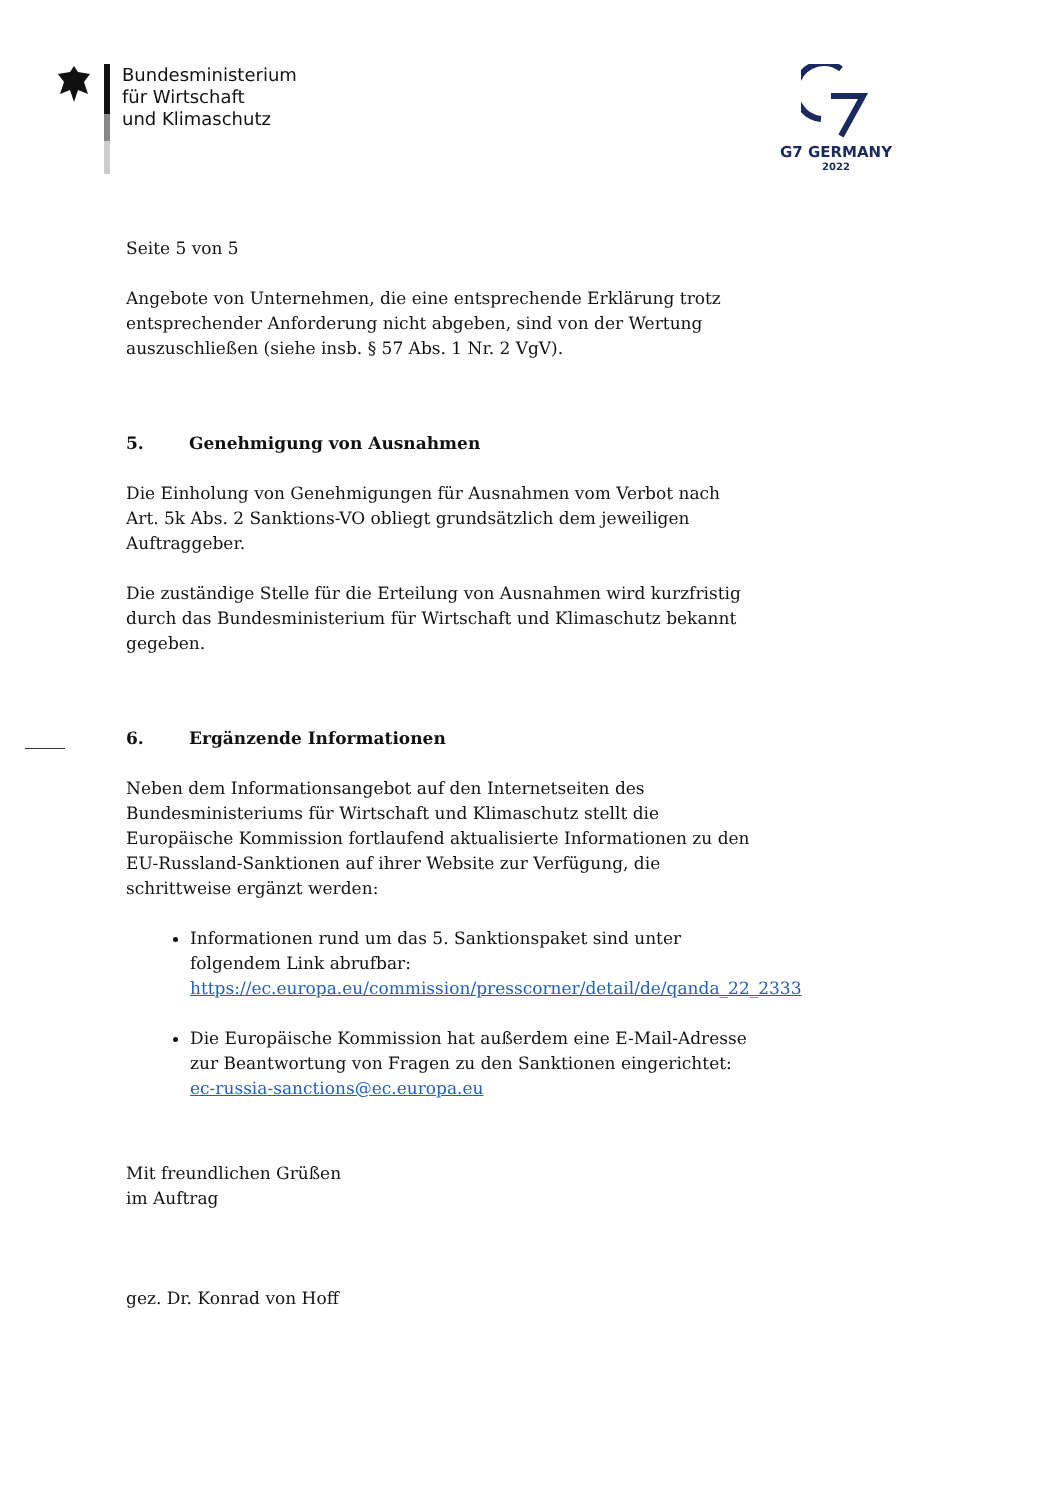Bundesministerium
für Wirtschaft
und Klimaschutz
G7 GERMANY
2022
Seite 5 von 5
Angebote von Unternehmen, die eine entsprechende Erklärung trotz entsprechender Anforderung nicht abgeben, sind von der Wertung auszuschließen (siehe insb. § 57 Abs. 1 Nr. 2 VgV).
5. Genehmigung von Ausnahmen
Die Einholung von Genehmigungen für Ausnahmen vom Verbot nach Art. 5k Abs. 2 Sanktions-VO obliegt grundsätzlich dem jeweiligen Auftraggeber.
Die zuständige Stelle für die Erteilung von Ausnahmen wird kurzfristig durch das Bundesministerium für Wirtschaft und Klimaschutz bekannt gegeben.
6. Ergänzende Informationen
Neben dem Informationsangebot auf den Internetseiten des Bundesministeriums für Wirtschaft und Klimaschutz stellt die Europäische Kommission fortlaufend aktualisierte Informationen zu den EU-Russland-Sanktionen auf ihrer Website zur Verfügung, die schrittweise ergänzt werden:
Informationen rund um das 5. Sanktionspaket sind unter folgendem Link abrufbar: https://ec.europa.eu/commission/presscorner/detail/de/qanda_22_2333
Die Europäische Kommission hat außerdem eine E-Mail-Adresse zur Beantwortung von Fragen zu den Sanktionen eingerichtet: ec-russia-sanctions@ec.europa.eu
Mit freundlichen Grüßen
im Auftrag
gez. Dr. Konrad von Hoff